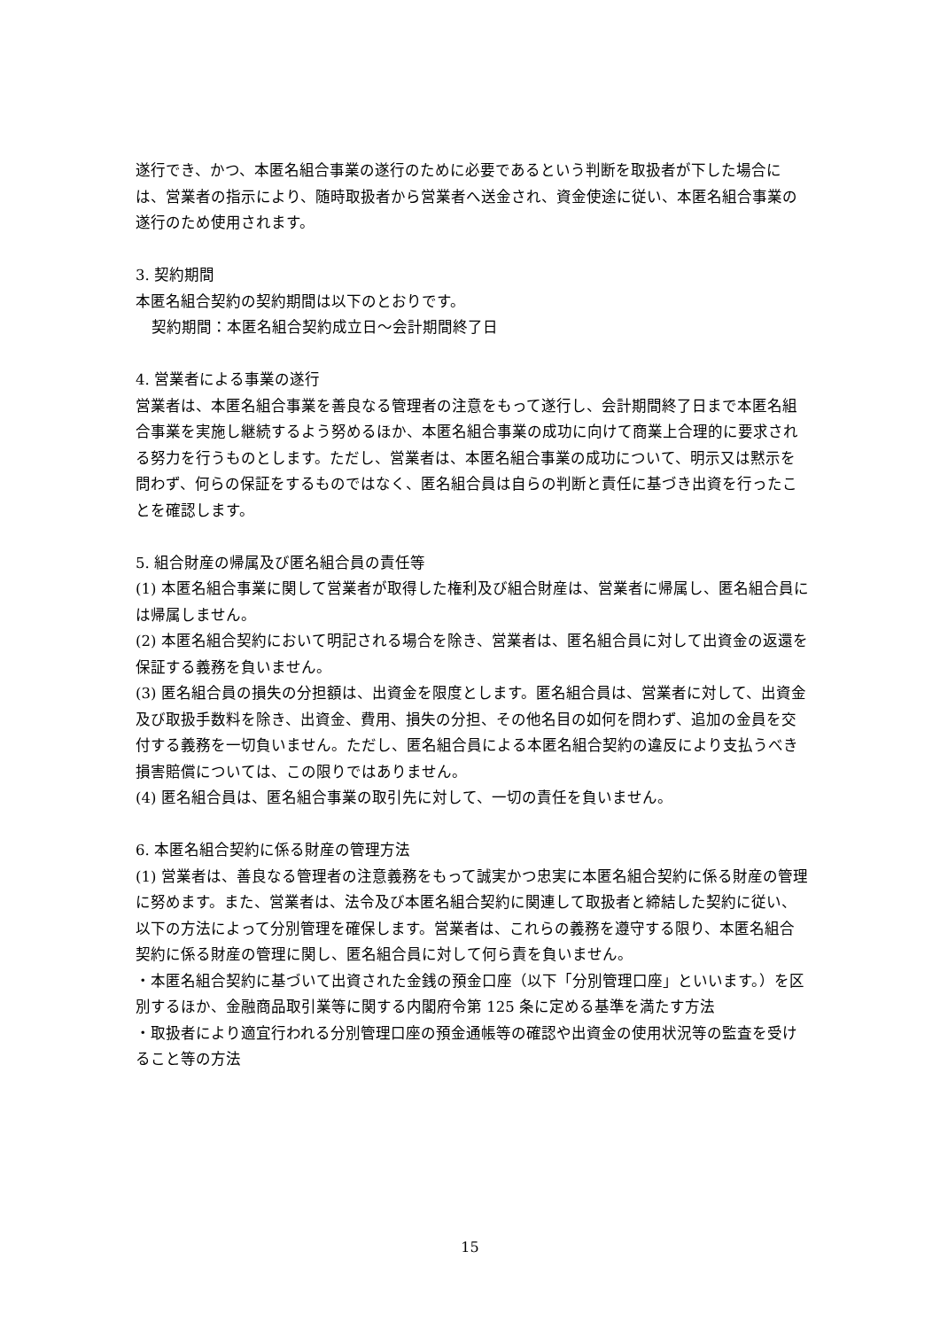遂行でき、かつ、本匿名組合事業の遂行のために必要であるという判断を取扱者が下した場合には、営業者の指示により、随時取扱者から営業者へ送金され、資金使途に従い、本匿名組合事業の遂行のため使用されます。
3. 契約期間
本匿名組合契約の契約期間は以下のとおりです。
契約期間：本匿名組合契約成立日～会計期間終了日
4. 営業者による事業の遂行
営業者は、本匿名組合事業を善良なる管理者の注意をもって遂行し、会計期間終了日まで本匿名組合事業を実施し継続するよう努めるほか、本匿名組合事業の成功に向けて商業上合理的に要求される努力を行うものとします。ただし、営業者は、本匿名組合事業の成功について、明示又は黙示を問わず、何らの保証をするものではなく、匿名組合員は自らの判断と責任に基づき出資を行ったことを確認します。
5. 組合財産の帰属及び匿名組合員の責任等
(1) 本匿名組合事業に関して営業者が取得した権利及び組合財産は、営業者に帰属し、匿名組合員には帰属しません。
(2) 本匿名組合契約において明記される場合を除き、営業者は、匿名組合員に対して出資金の返還を保証する義務を負いません。
(3) 匿名組合員の損失の分担額は、出資金を限度とします。匿名組合員は、営業者に対して、出資金及び取扱手数料を除き、出資金、費用、損失の分担、その他名目の如何を問わず、追加の金員を交付する義務を一切負いません。ただし、匿名組合員による本匿名組合契約の違反により支払うべき損害賠償については、この限りではありません。
(4) 匿名組合員は、匿名組合事業の取引先に対して、一切の責任を負いません。
6. 本匿名組合契約に係る財産の管理方法
(1) 営業者は、善良なる管理者の注意義務をもって誠実かつ忠実に本匿名組合契約に係る財産の管理に努めます。また、営業者は、法令及び本匿名組合契約に関連して取扱者と締結した契約に従い、以下の方法によって分別管理を確保します。営業者は、これらの義務を遵守する限り、本匿名組合契約に係る財産の管理に関し、匿名組合員に対して何ら責を負いません。
・本匿名組合契約に基づいて出資された金銭の預金口座（以下「分別管理口座」といいます。）を区別するほか、金融商品取引業等に関する内閣府令第 125 条に定める基準を満たす方法
・取扱者により適宜行われる分別管理口座の預金通帳等の確認や出資金の使用状況等の監査を受けること等の方法
15